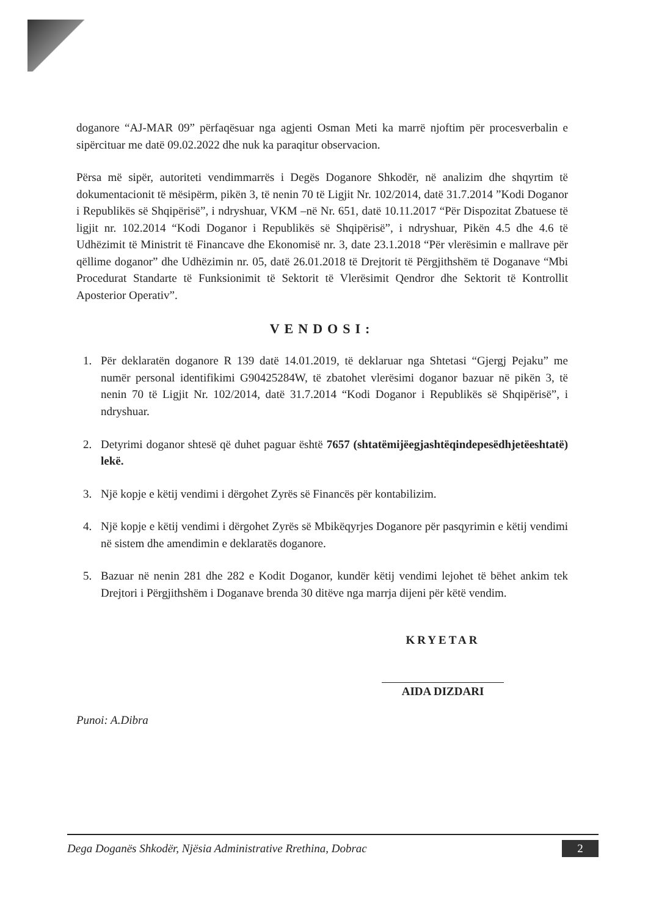doganore “AJ-MAR 09” përfaqësuar nga agjenti Osman Meti ka marrë njoftim për procesverbalin e sipërcituar me datë 09.02.2022 dhe nuk ka paraqitur observacion.
Përsa më sipër, autoriteti vendimmarrës i Degës Doganore Shkodër, në analizim dhe shqyrtim të dokumentacionit të mësipërm, pikën 3, të nenin 70 të Ligjit Nr. 102/2014, datë 31.7.2014 ”Kodi Doganor i Republikës së Shqipërisë”, i ndryshuar, VKM –në Nr. 651, datë 10.11.2017 “Për Dispozitat Zbatuese të ligjit nr. 102.2014 “Kodi Doganor i Republikës së Shqipërisë”, i ndryshuar, Pikën 4.5 dhe 4.6 të Udhëzimit të Ministrit të Financave dhe Ekonomisë nr. 3, date 23.1.2018 “Për vlerësimin e mallrave për qëllime doganor” dhe Udhëzimin nr. 05, datë 26.01.2018 të Drejtorit të Përgjithshëm të Doganave “Mbi Procedurat Standarte të Funksionimit të Sektorit të Vlerësimit Qendror dhe Sektorit të Kontrollit Aposterior Operativ”.
VENDOSI:
1. Për deklaratën doganore R 139 datë 14.01.2019, të deklaruar nga Shtetasi “Gjergj Pejaku” me numër personal identifikimi G90425284W, të zbatohet vlerësimi doganor bazuar në pikën 3, të nenin 70 të Ligjit Nr. 102/2014, datë 31.7.2014 “Kodi Doganor i Republikës së Shqipërisë”, i ndryshuar.
2. Detyrimi doganor shtesë që duhet paguar është 7657 (shtatëmijëegjashtëqindepesëdhjetëeshtatë) lekë.
3. Një kopje e këtij vendimi i dërgohet Zyrës së Financës për kontabilizim.
4. Një kopje e këtij vendimi i dërgohet Zyrës së Mbikëqyrjes Doganore për pasqyrimin e këtij vendimi në sistem dhe amendimin e deklaratës doganore.
5. Bazuar në nenin 281 dhe 282 e Kodit Doganor, kundër këtij vendimi lejohet të bëhet ankim tek Drejtori i Përgjithshëm i Doganave brenda 30 ditëve nga marrja dijeni për këtë vendim.
KRYETAR
AIDA DIZDARI
Punoi: A.Dibra
Dega Doganës Shkodër, Njësia Administrative Rrethina, Dobrac 2